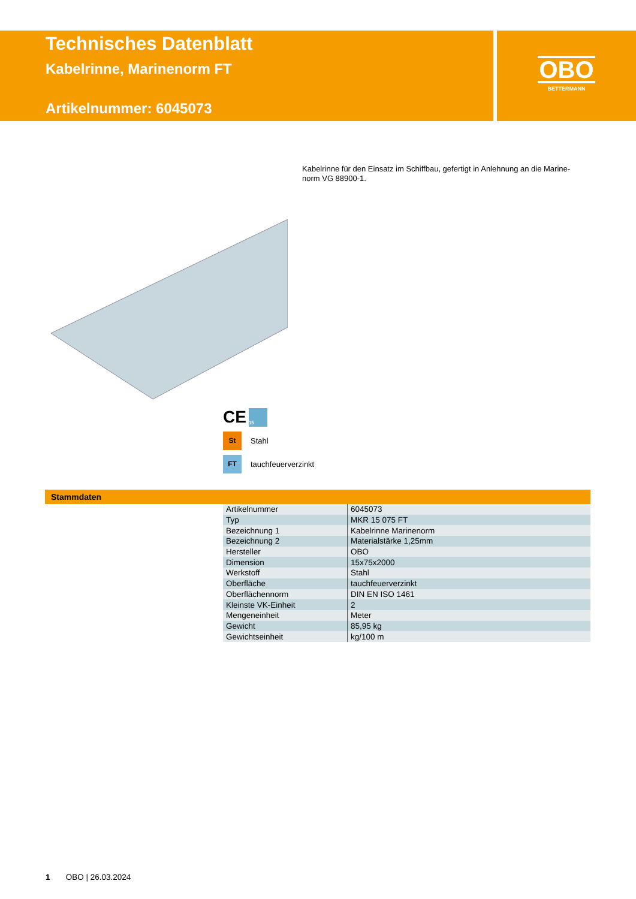Technisches Datenblatt
Kabelrinne, Marinenorm FT
Artikelnummer: 6045073
OBO
BETTERMANN
Kabelrinne für den Einsatz im Schiffbau, gefertigt in Anlehnung an die Marine-norm VG 88900-1.
CE 15
St Stahl
FT tauchfeuerverzinkt
Stammdaten
| Artikelnummer | 6045073 |
| Typ | MKR 15 075 FT |
| Bezeichnung 1 | Kabelrinne Marinenorm |
| Bezeichnung 2 | Materialstärke 1,25mm |
| Hersteller | OBO |
| Dimension | 15x75x2000 |
| Werkstoff | Stahl |
| Oberfläche | tauchfeuerverzinkt |
| Oberflächennorm | DIN EN ISO 1461 |
| Kleinste VK-Einheit | 2 |
| Mengeneinheit | Meter |
| Gewicht | 85,95 kg |
| Gewichtseinheit | kg/100 m |
1 OBO | 26.03.2024